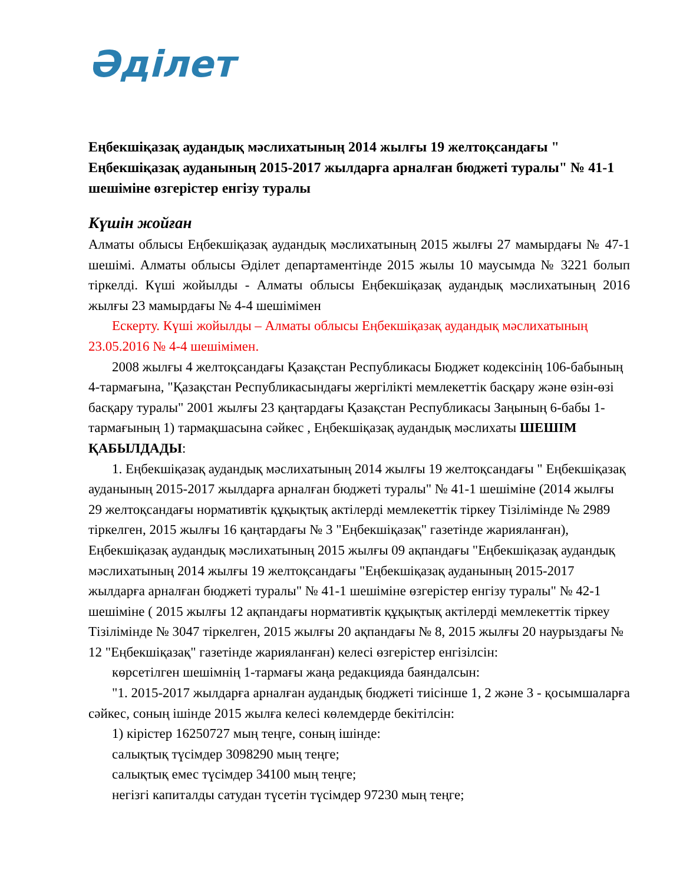Әділет
Еңбекшіқазақ аудандық мәслихатының 2014 жылғы 19 желтоқсандағы " Еңбекшіқазақ ауданының 2015-2017 жылдарға арналған бюджеті туралы" № 41-1 шешіміне өзгерістер енгізу туралы
Күшін жойған
Алматы облысы Еңбекшіқазақ аудандық мәслихатының 2015 жылғы 27 мамырдағы № 47-1 шешімі. Алматы облысы Әділет департаментінде 2015 жылы 10 маусымда № 3221 болып тіркелді. Күші жойылды - Алматы облысы Еңбекшіқазақ аудандық мәслихатының 2016 жылғы 23 мамырдағы № 4-4 шешімімен
Ескерту. Күші жойылды – Алматы облысы Еңбекшіқазақ аудандық мәслихатының 23.05.2016 № 4-4 шешімімен.
2008 жылғы 4 желтоқсандағы Қазақстан Республикасы Бюджет кодексінің 106-бабының 4-тармағына, "Қазақстан Республикасындағы жергілікті мемлекеттік басқару және өзін-өзі басқару туралы" 2001 жылғы 23 қаңтардағы Қазақстан Республикасы Заңының 6-бабы 1-тармағының 1) тармақшасына сәйкес , Еңбекшіқазақ аудандық мәслихаты ШЕШІМ ҚАБЫЛДАДЫ:
1. Еңбекшіқазақ аудандық мәслихатының 2014 жылғы 19 желтоқсандағы " Еңбекшіқазақ ауданының 2015-2017 жылдарға арналған бюджеті туралы" № 41-1 шешіміне (2014 жылғы 29 желтоқсандағы нормативтік құқықтық актілерді мемлекеттік тіркеу Тізілімінде № 2989 тіркелген, 2015 жылғы 16 қаңтардағы № 3 "Еңбекшіқазақ" газетінде жарияланған), Еңбекшіқазақ аудандық мәслихатының 2015 жылғы 09 ақпандағы "Еңбекшіқазақ аудандық мәслихатының 2014 жылғы 19 желтоқсандағы "Еңбекшіқазақ ауданының 2015-2017 жылдарға арналған бюджеті туралы" № 41-1 шешіміне өзгерістер енгізу туралы" № 42-1 шешіміне ( 2015 жылғы 12 ақпандағы нормативтік құқықтық актілерді мемлекеттік тіркеу Тізілімінде № 3047 тіркелген, 2015 жылғы 20 ақпандағы № 8, 2015 жылғы 20 наурыздағы № 12 "Еңбекшіқазақ" газетінде жарияланған) келесі өзгерістер енгізілсін:
көрсетілген шешімнің 1-тармағы жаңа редакцияда баяндалсын:
"1. 2015-2017 жылдарға арналған аудандық бюджеті тиісінше 1, 2 және 3 - қосымшаларға сәйкес, соның ішінде 2015 жылға келесі көлемдерде бекітілсін:
1) кірістер 16250727 мың теңге, соның ішінде:
салықтық түсімдер 3098290 мың теңге;
салықтық емес түсімдер 34100 мың теңге;
негізгі капиталды сатудан түсетін түсімдер 97230 мың теңге;